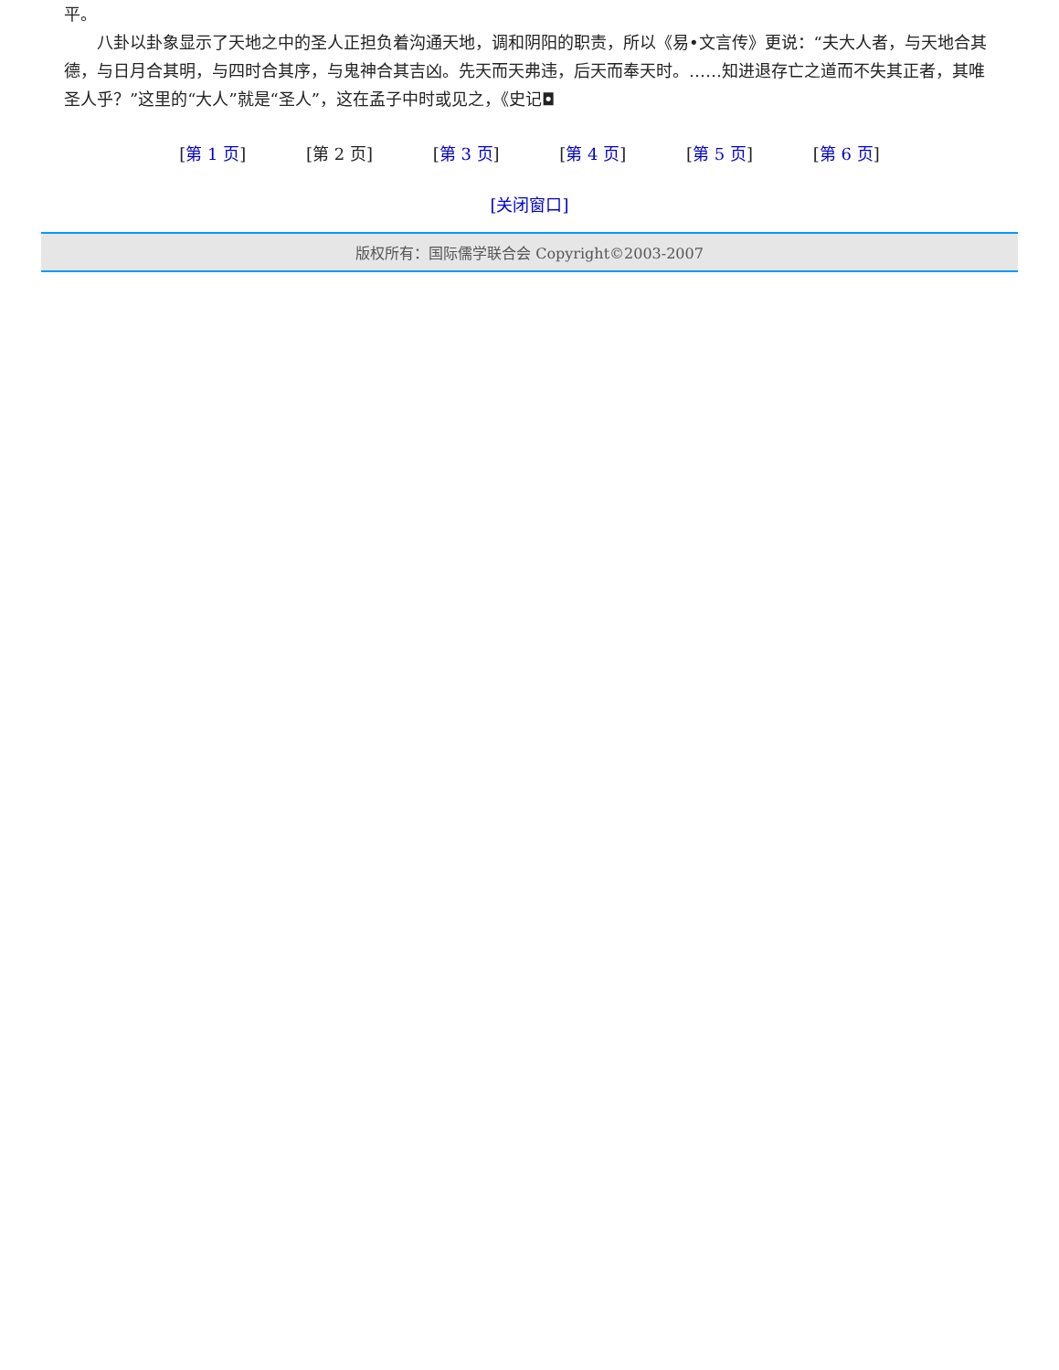平。
  八卦以卦象显示了天地之中的圣人正担负着沟通天地，调和阴阳的职责，所以《易•文言传》更说：“夫大人者，与天地合其德，与日月合其明，与四时合其序，与鬼神合其吉凶。先天而天弗违，后天而奉天时。……知进退存亡之道而不失其正者，其唯圣人乎？”这里的“大人”就是“圣人”，这在孟子中时或见之，《史记◘
[第 1 页] [第 2 页] [第 3 页] [第 4 页] [第 5 页] [第 6 页]
[关闭窗口]
版权所有：国际儒学联合会 Copyright©2003-2007